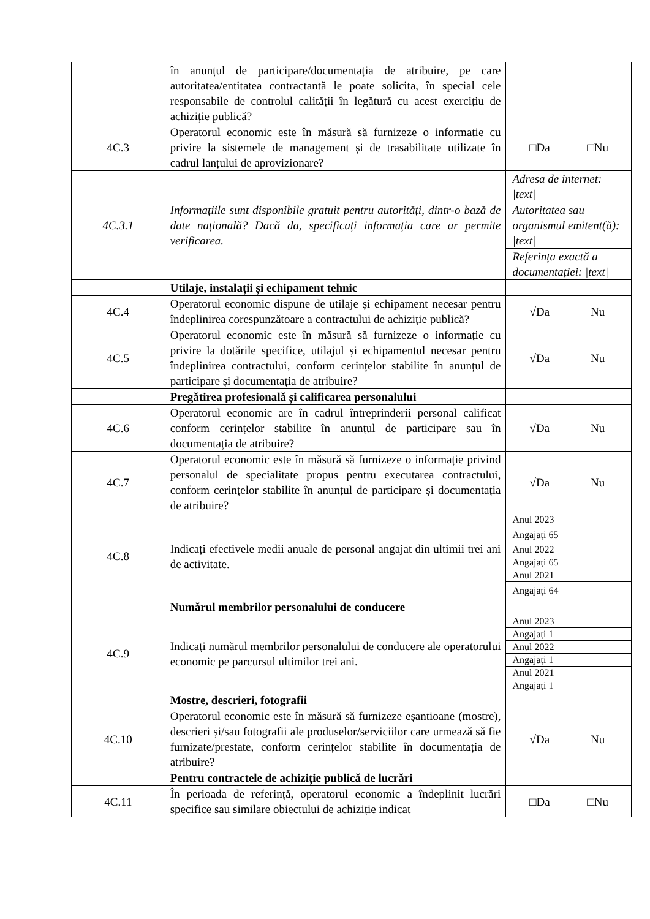| | în anunțul de participare/documentația de atribuire, pe care autoritatea/entitatea contractantă le poate solicita, în special cele responsabile de controlul calității în legătură cu acest exercițiu de achiziție publică? | |
| 4C.3 | Operatorul economic este în măsură să furnizeze o informație cu privire la sistemele de management și de trasabilitate utilizate în cadrul lanțului de aprovizionare? | □Da □Nu |
| 4C.3.1 | Informațiile sunt disponibile gratuit pentru autorități, dintr-o bază de date națională? Dacă da, specificați informația care ar permite verificarea. | / Adresa de internet: /text/ / / Autoritatea sau organismul emitent(ă): /text/ / / Referința exactă a documentației: /text/ / |
| | Utilaje, instalații și echipament tehnic | |
| 4C.4 | Operatorul economic dispune de utilaje și echipament necesar pentru îndeplinirea corespunzătoare a contractului de achiziție publică? | √Da Nu |
| 4C.5 | Operatorul economic este în măsură să furnizeze o informație cu privire la dotările specifice, utilajul și echipamentul necesar pentru îndeplinirea contractului, conform cerințelor stabilite în anunțul de participare și documentația de atribuire? | √Da Nu |
| | Pregătirea profesională și calificarea personalului | |
| 4C.6 | Operatorul economic are în cadrul întreprinderii personal calificat conform cerințelor stabilite în anunțul de participare sau în documentația de atribuire? | √Da Nu |
| 4C.7 | Operatorul economic este în măsură să furnizeze o informație privind personalul de specialitate propus pentru executarea contractului, conform cerințelor stabilite în anunțul de participare și documentația de atribuire? | √Da Nu |
| 4C.8 | Indicați efectivele medii anuale de personal angajat din ultimii trei ani de activitate. | / Anul 2023 / / Angajați 65 / / Anul 2022 / / Angajați 65 / / Anul 2021 / / Angajați 64 / |
| | Numărul membrilor personalului de conducere | |
| 4C.9 | Indicați numărul membrilor personalului de conducere ale operatorului economic pe parcursul ultimilor trei ani. | / Anul 2023 / / Angajați 1 / / Anul 2022 / / Angajați 1 / / Anul 2021 / / Angajați 1 / |
| | Mostre, descrieri, fotografii | |
| 4C.10 | Operatorul economic este în măsură să furnizeze eșantioane (mostre), descrieri și/sau fotografii ale produselor/serviciilor care urmează să fie furnizate/prestate, conform cerințelor stabilite în documentația de atribuire? | √Da Nu |
| | Pentru contractele de achiziție publică de lucrări | |
| 4C.11 | În perioada de referință, operatorul economic a îndeplinit lucrări specifice sau similare obiectului de achiziție indicat | □Da □Nu |